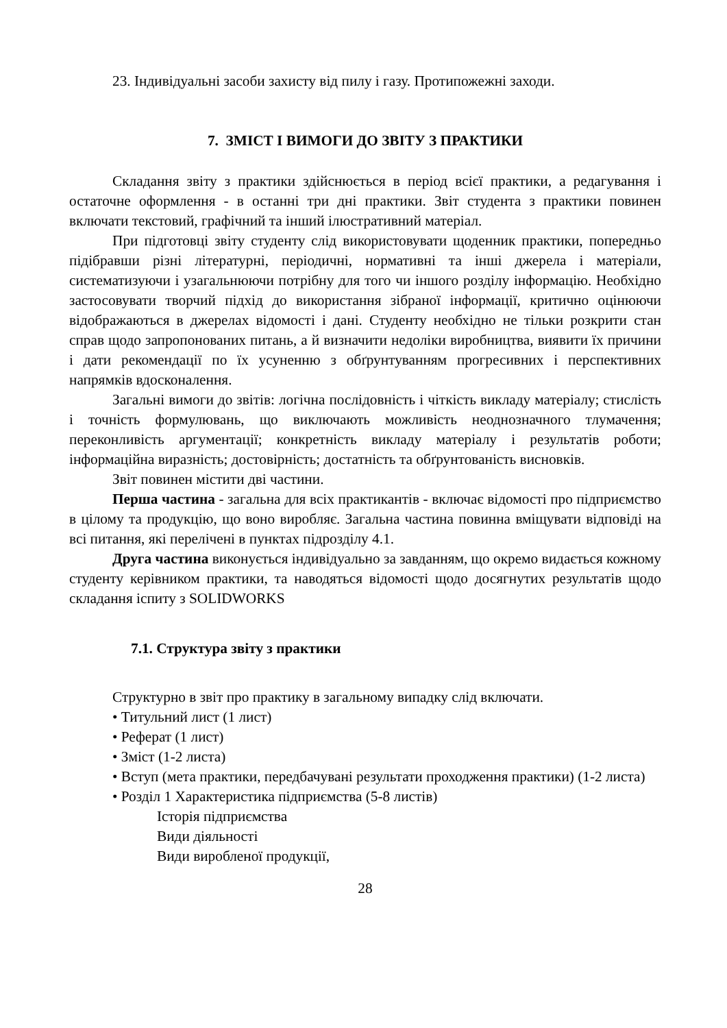23. Індивідуальні засоби захисту від пилу і газу. Протипожежні заходи.
7. ЗМІСТ І ВИМОГИ ДО ЗВІТУ З ПРАКТИКИ
Складання звіту з практики здійснюється в період всієї практики, а редагування і остаточне оформлення - в останні три дні практики. Звіт студента з практики повинен включати текстовий, графічний та інший ілюстративний матеріал.
При підготовці звіту студенту слід використовувати щоденник практики, попередньо підібравши різні літературні, періодичні, нормативні та інші джерела і матеріали, систематизуючи і узагальнюючи потрібну для того чи іншого розділу інформацію. Необхідно застосовувати творчий підхід до використання зібраної інформації, критично оцінюючи відображаються в джерелах відомості і дані. Студенту необхідно не тільки розкрити стан справ щодо запропонованих питань, а й визначити недоліки виробництва, виявити їх причини і дати рекомендації по їх усуненню з обґрунтуванням прогресивних і перспективних напрямків вдосконалення.
Загальні вимоги до звітів: логічна послідовність і чіткість викладу матеріалу; стислість і точність формулювань, що виключають можливість неоднозначного тлумачення; переконливість аргументації; конкретність викладу матеріалу і результатів роботи; інформаційна виразність; достовірність; достатність та обґрунтованість висновків.
Звіт повинен містити дві частини.
Перша частина - загальна для всіх практикантів - включає відомості про підприємство в цілому та продукцію, що воно виробляє. Загальна частина повинна вміщувати відповіді на всі питання, які перелічені в пунктах підрозділу 4.1.
Друга частина виконується індивідуально за завданням, що окремо видається кожному студенту керівником практики, та наводяться відомості щодо досягнутих результатів щодо складання іспиту з SOLIDWORKS
7.1. Структура звіту з практики
Структурно в звіт про практику в загальному випадку слід включати.
• Титульний лист (1 лист)
• Реферат (1 лист)
• Зміст (1-2 листа)
• Вступ (мета практики, передбачувані результати проходження практики) (1-2 листа)
• Розділ 1 Характеристика підприємства (5-8 листів)
Історія підприємства
Види діяльності
Види виробленої продукції,
28